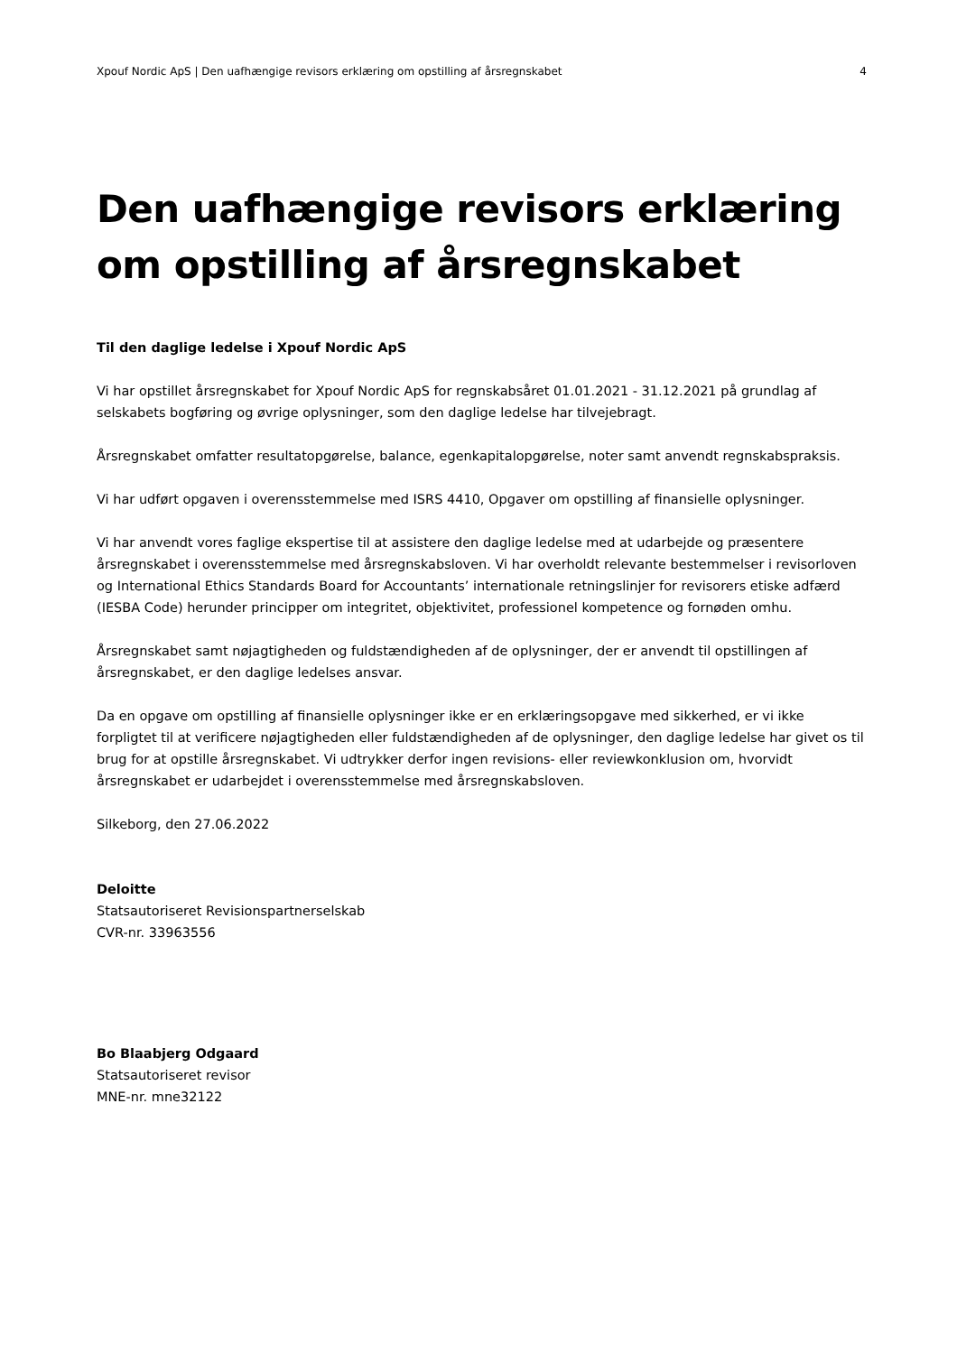Xpouf Nordic ApS | Den uafhængige revisors erklæring om opstilling af årsregnskabet 4
Den uafhængige revisors erklæring om opstilling af årsregnskabet
Til den daglige ledelse i Xpouf Nordic ApS
Vi har opstillet årsregnskabet for Xpouf Nordic ApS for regnskabsåret 01.01.2021 - 31.12.2021 på grundlag af selskabets bogføring og øvrige oplysninger, som den daglige ledelse har tilvejebragt.
Årsregnskabet omfatter resultatopgørelse, balance, egenkapitalopgørelse, noter samt anvendt regnskabspraksis.
Vi har udført opgaven i overensstemmelse med ISRS 4410, Opgaver om opstilling af finansielle oplysninger.
Vi har anvendt vores faglige ekspertise til at assistere den daglige ledelse med at udarbejde og præsentere årsregnskabet i overensstemmelse med årsregnskabsloven. Vi har overholdt relevante bestemmelser i revisorloven og International Ethics Standards Board for Accountants’ internationale retningslinjer for revisorers etiske adfærd (IESBA Code) herunder principper om integritet, objektivitet, professionel kompetence og fornøden omhu.
Årsregnskabet samt nøjagtigheden og fuldstændigheden af de oplysninger, der er anvendt til opstillingen af årsregnskabet, er den daglige ledelses ansvar.
Da en opgave om opstilling af finansielle oplysninger ikke er en erklæringsopgave med sikkerhed, er vi ikke forpligtet til at verificere nøjagtigheden eller fuldstændigheden af de oplysninger, den daglige ledelse har givet os til brug for at opstille årsregnskabet. Vi udtrykker derfor ingen revisions- eller reviewkonklusion om, hvorvidt årsregnskabet er udarbejdet i overensstemmelse med årsregnskabsloven.
Silkeborg, den 27.06.2022
Deloitte
Statsautoriseret Revisionspartnerselskab
CVR-nr. 33963556
Bo Blaabjerg Odgaard
Statsautoriseret revisor
MNE-nr. mne32122